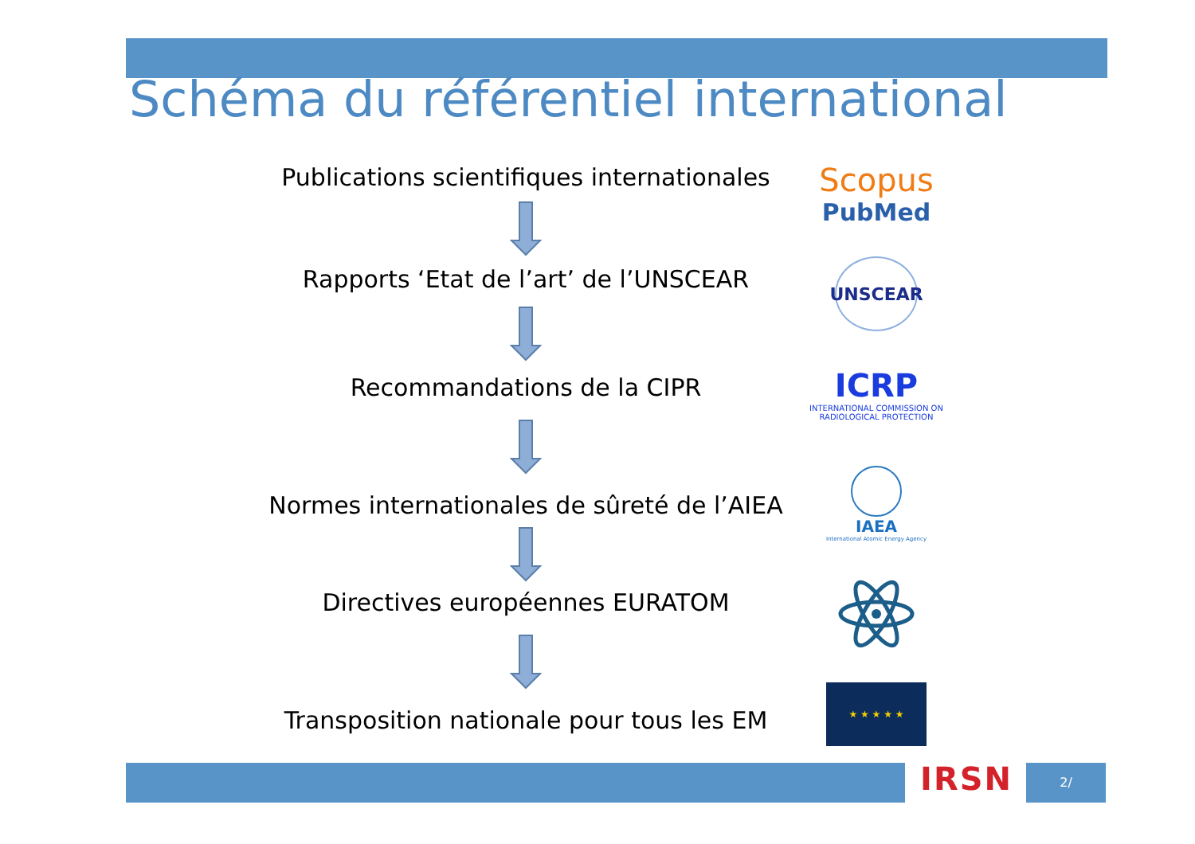Schéma du référentiel international
Publications scientifiques internationales
Rapports ‘Etat de l’art’ de l’UNSCEAR
Recommandations de la CIPR
Normes internationales de sûreté de l’AIEA
Directives européennes EURATOM
Transposition nationale pour tous les EM
Scopus
PubMed
UNSCEAR
ICRP
INTERNATIONAL COMMISSION ON
RADIOLOGICAL PROTECTION
IAEA
International Atomic Energy Agency
★ ★ ★ ★ ★
IRSN 2/